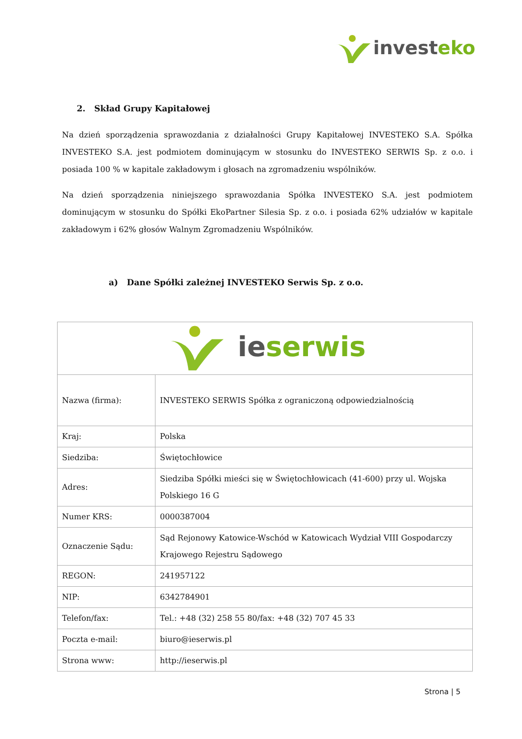invest eko
2. Skład Grupy Kapitałowej
Na dzień sporządzenia sprawozdania z działalności Grupy Kapitałowej INVESTEKO S.A. Spółka INVESTEKO S.A. jest podmiotem dominującym w stosunku do INVESTEKO SERWIS Sp. z o.o. i posiada 100 % w kapitale zakładowym i głosach na zgromadzeniu wspólników.
Na dzień sporządzenia niniejszego sprawozdania Spółka INVESTEKO S.A. jest podmiotem dominującym w stosunku do Spółki EkoPartner Silesia Sp. z o.o. i posiada 62% udziałów w kapitale zakładowym i 62% głosów Walnym Zgromadzeniu Wspólników.
a) Dane Spółki zależnej INVESTEKO Serwis Sp. z o.o.
| ie serwis | |
| Nazwa (firma): | INVESTEKO SERWIS Spółka z ograniczoną odpowiedzialnością |
| Kraj: | Polska |
| Siedziba: | Świętochłowice |
| Adres: | Siedziba Spółki mieści się w Świętochłowicach (41-600) przy ul. Wojska Polskiego 16 G |
| Numer KRS: | 0000387004 |
| Oznaczenie Sądu: | Sąd Rejonowy Katowice-Wschód w Katowicach Wydział VIII Gospodarczy Krajowego Rejestru Sądowego |
| REGON: | 241957122 |
| NIP: | 6342784901 |
| Telefon/fax: | Tel.: +48 (32) 258 55 80/fax: +48 (32) 707 45 33 |
| Poczta e-mail: | biuro@ieserwis.pl |
| Strona www: | http://ieserwis.pl |
Strona | 5